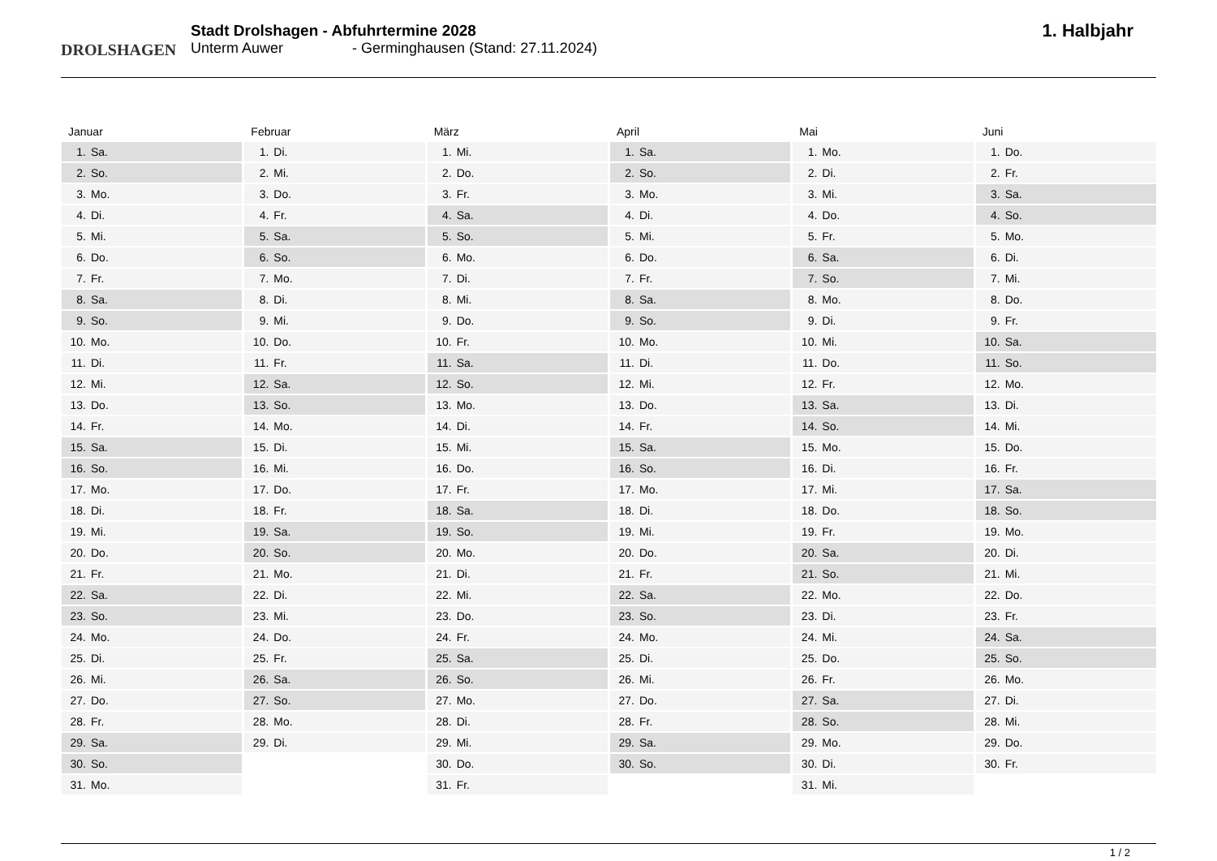DROLSHAGEN
Stadt Drolshagen - Abfuhrtermine 2028
Unterm Auwer - Germinghausen (Stand: 27.11.2024)
1. Halbjahr
Januar
| 1. | Sa. |
| 2. | So. |
| 3. | Mo. |
| 4. | Di. |
| 5. | Mi. |
| 6. | Do. |
| 7. | Fr. |
| 8. | Sa. |
| 9. | So. |
| 10. | Mo. |
| 11. | Di. |
| 12. | Mi. |
| 13. | Do. |
| 14. | Fr. |
| 15. | Sa. |
| 16. | So. |
| 17. | Mo. |
| 18. | Di. |
| 19. | Mi. |
| 20. | Do. |
| 21. | Fr. |
| 22. | Sa. |
| 23. | So. |
| 24. | Mo. |
| 25. | Di. |
| 26. | Mi. |
| 27. | Do. |
| 28. | Fr. |
| 29. | Sa. |
| 30. | So. |
| 31. | Mo. |
Februar
| 1. | Di. |
| 2. | Mi. |
| 3. | Do. |
| 4. | Fr. |
| 5. | Sa. |
| 6. | So. |
| 7. | Mo. |
| 8. | Di. |
| 9. | Mi. |
| 10. | Do. |
| 11. | Fr. |
| 12. | Sa. |
| 13. | So. |
| 14. | Mo. |
| 15. | Di. |
| 16. | Mi. |
| 17. | Do. |
| 18. | Fr. |
| 19. | Sa. |
| 20. | So. |
| 21. | Mo. |
| 22. | Di. |
| 23. | Mi. |
| 24. | Do. |
| 25. | Fr. |
| 26. | Sa. |
| 27. | So. |
| 28. | Mo. |
| 29. | Di. |
März
| 1. | Mi. |
| 2. | Do. |
| 3. | Fr. |
| 4. | Sa. |
| 5. | So. |
| 6. | Mo. |
| 7. | Di. |
| 8. | Mi. |
| 9. | Do. |
| 10. | Fr. |
| 11. | Sa. |
| 12. | So. |
| 13. | Mo. |
| 14. | Di. |
| 15. | Mi. |
| 16. | Do. |
| 17. | Fr. |
| 18. | Sa. |
| 19. | So. |
| 20. | Mo. |
| 21. | Di. |
| 22. | Mi. |
| 23. | Do. |
| 24. | Fr. |
| 25. | Sa. |
| 26. | So. |
| 27. | Mo. |
| 28. | Di. |
| 29. | Mi. |
| 30. | Do. |
| 31. | Fr. |
April
| 1. | Sa. |
| 2. | So. |
| 3. | Mo. |
| 4. | Di. |
| 5. | Mi. |
| 6. | Do. |
| 7. | Fr. |
| 8. | Sa. |
| 9. | So. |
| 10. | Mo. |
| 11. | Di. |
| 12. | Mi. |
| 13. | Do. |
| 14. | Fr. |
| 15. | Sa. |
| 16. | So. |
| 17. | Mo. |
| 18. | Di. |
| 19. | Mi. |
| 20. | Do. |
| 21. | Fr. |
| 22. | Sa. |
| 23. | So. |
| 24. | Mo. |
| 25. | Di. |
| 26. | Mi. |
| 27. | Do. |
| 28. | Fr. |
| 29. | Sa. |
| 30. | So. |
Mai
| 1. | Mo. |
| 2. | Di. |
| 3. | Mi. |
| 4. | Do. |
| 5. | Fr. |
| 6. | Sa. |
| 7. | So. |
| 8. | Mo. |
| 9. | Di. |
| 10. | Mi. |
| 11. | Do. |
| 12. | Fr. |
| 13. | Sa. |
| 14. | So. |
| 15. | Mo. |
| 16. | Di. |
| 17. | Mi. |
| 18. | Do. |
| 19. | Fr. |
| 20. | Sa. |
| 21. | So. |
| 22. | Mo. |
| 23. | Di. |
| 24. | Mi. |
| 25. | Do. |
| 26. | Fr. |
| 27. | Sa. |
| 28. | So. |
| 29. | Mo. |
| 30. | Di. |
| 31. | Mi. |
Juni
| 1. | Do. |
| 2. | Fr. |
| 3. | Sa. |
| 4. | So. |
| 5. | Mo. |
| 6. | Di. |
| 7. | Mi. |
| 8. | Do. |
| 9. | Fr. |
| 10. | Sa. |
| 11. | So. |
| 12. | Mo. |
| 13. | Di. |
| 14. | Mi. |
| 15. | Do. |
| 16. | Fr. |
| 17. | Sa. |
| 18. | So. |
| 19. | Mo. |
| 20. | Di. |
| 21. | Mi. |
| 22. | Do. |
| 23. | Fr. |
| 24. | Sa. |
| 25. | So. |
| 26. | Mo. |
| 27. | Di. |
| 28. | Mi. |
| 29. | Do. |
| 30. | Fr. |
1 / 2